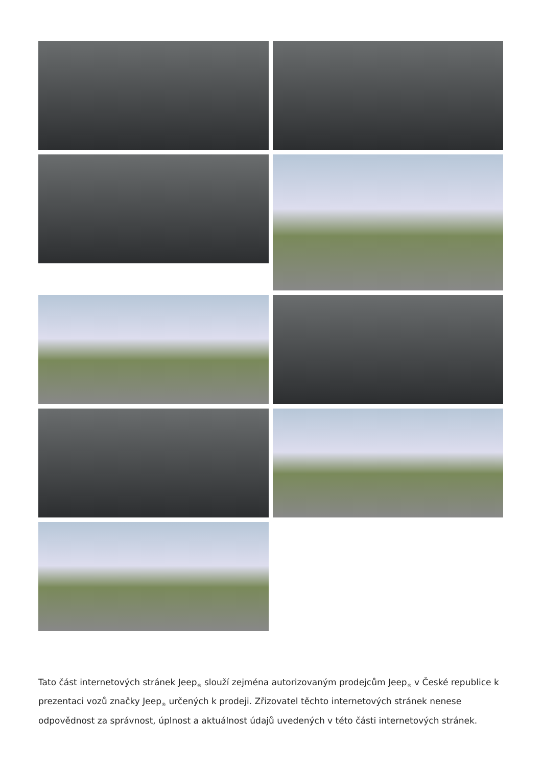Tato část internetových stránek Jeep<sub>®</sub> slouží zejména autorizovaným prodejcům Jeep<sub>®</sub> v České republice k prezentaci vozů značky Jeep<sub>®</sub> určených k prodeji. Zřizovatel těchto internetových stránek nenese odpovědnost za správnost, úplnost a aktuálnost údajů uvedených v této části internetových stránek.